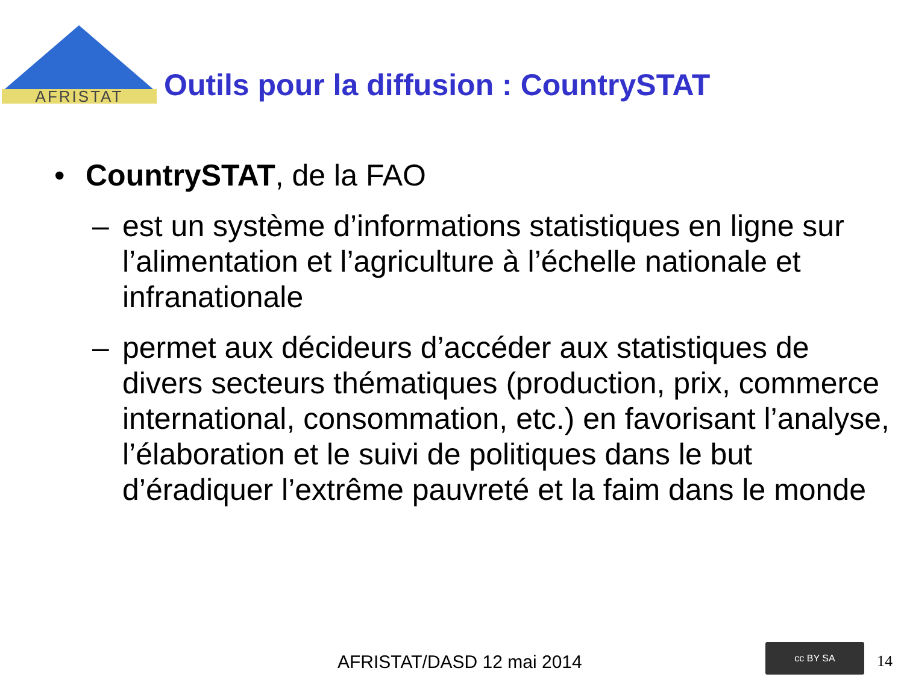AFRISTAT
Outils pour la diffusion : CountrySTAT
• CountrySTAT, de la FAO
– est un système d’informations statistiques en ligne sur l’alimentation et l’agriculture à l’échelle nationale et infranationale
– permet aux décideurs d’accéder aux statistiques de divers secteurs thématiques (production, prix, commerce international, consommation, etc.) en favorisant l’analyse, l’élaboration et le suivi de politiques dans le but d’éradiquer l’extrême pauvreté et la faim dans le monde
AFRISTAT/DASD 12 mai 2014
cc BY SA
14